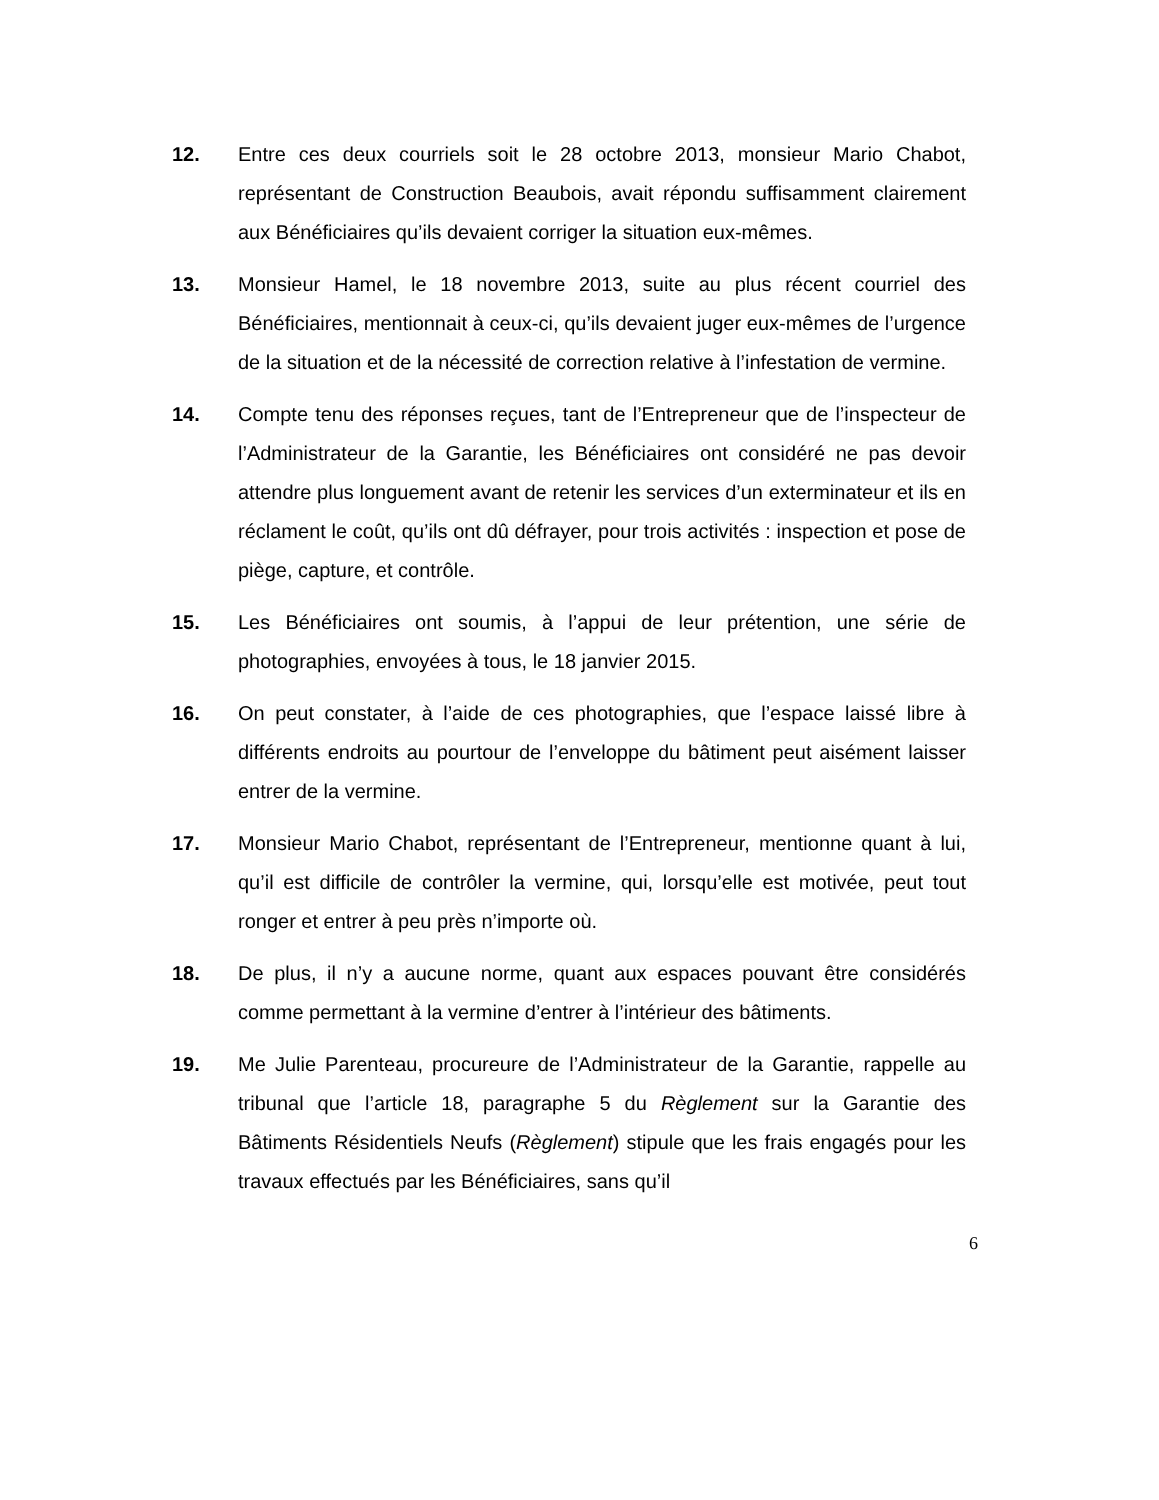12. Entre ces deux courriels soit le 28 octobre 2013, monsieur Mario Chabot, représentant de Construction Beaubois, avait répondu suffisamment clairement aux Bénéficiaires qu’ils devaient corriger la situation eux-mêmes.
13. Monsieur Hamel, le 18 novembre 2013, suite au plus récent courriel des Bénéficiaires, mentionnait à ceux-ci, qu’ils devaient juger eux-mêmes de l’urgence de la situation et de la nécessité de correction relative à l’infestation de vermine.
14. Compte tenu des réponses reçues, tant de l’Entrepreneur que de l’inspecteur de l’Administrateur de la Garantie, les Bénéficiaires ont considéré ne pas devoir attendre plus longuement avant de retenir les services d’un exterminateur et ils en réclament le coût, qu’ils ont dû défrayer, pour trois activités : inspection et pose de piège, capture, et contrôle.
15. Les Bénéficiaires ont soumis, à l’appui de leur prétention, une série de photographies, envoyées à tous, le 18 janvier 2015.
16. On peut constater, à l’aide de ces photographies, que l’espace laissé libre à différents endroits au pourtour de l’enveloppe du bâtiment peut aisément laisser entrer de la vermine.
17. Monsieur Mario Chabot, représentant de l’Entrepreneur, mentionne quant à lui, qu’il est difficile de contrôler la vermine, qui, lorsqu’elle est motivée, peut tout ronger et entrer à peu près n’importe où.
18. De plus, il n’y a aucune norme, quant aux espaces pouvant être considérés comme permettant à la vermine d’entrer à l’intérieur des bâtiments.
19. Me Julie Parenteau, procureure de l’Administrateur de la Garantie, rappelle au tribunal que l’article 18, paragraphe 5 du Règlement sur la Garantie des Bâtiments Résidentiels Neufs (Règlement) stipule que les frais engagés pour les travaux effectués par les Bénéficiaires, sans qu’il
6